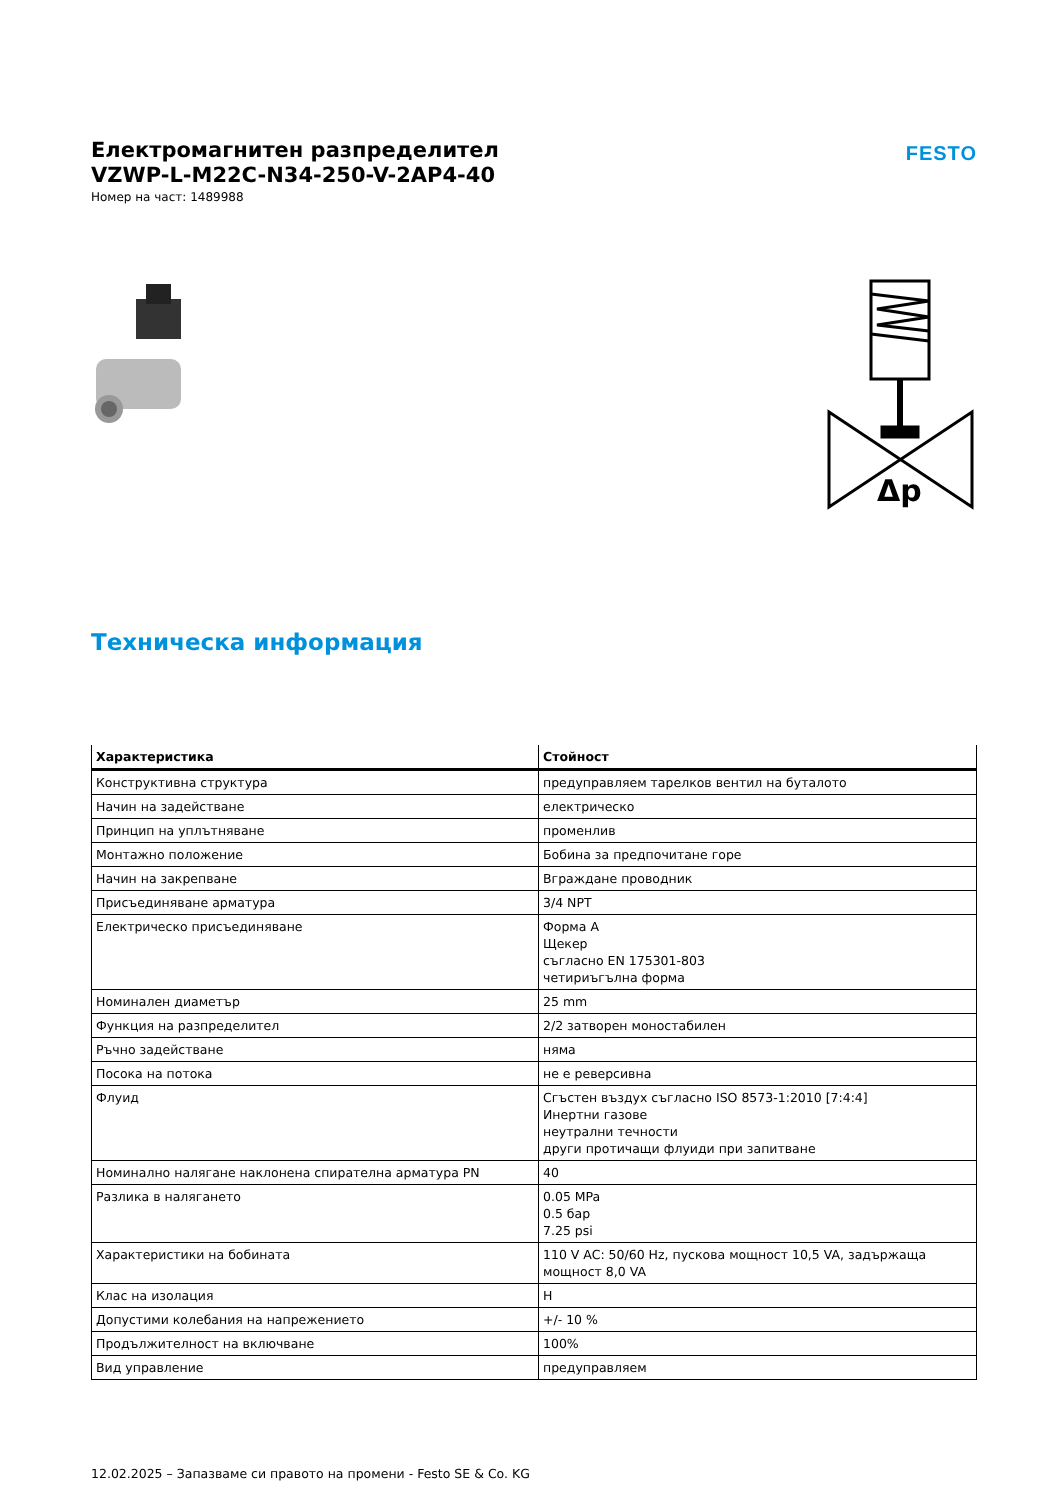Електромагнитен разпределител
VZWP-L-M22C-N34-250-V-2AP4-40
Номер на част: 1489988
FESTO
Δp
Техническа информация
| Характеристика | Стойност |
| --- | --- |
| Конструктивна структура | предуправляем тарелков вентил на буталото |
| Начин на задействане | електрическо |
| Принцип на уплътняване | променлив |
| Монтажно положение | Бобина за предпочитане горе |
| Начин на закрепване | Вграждане проводник |
| Присъединяване арматура | 3/4 NPT |
| Електрическо присъединяване | Форма А Щекер съгласно EN 175301-803 четириъгълна форма |
| Номинален диаметър | 25 mm |
| Функция на разпределител | 2/2 затворен моностабилен |
| Ръчно задействане | няма |
| Посока на потока | не е реверсивна |
| Флуид | Сгъстен въздух съгласно ISO 8573-1:2010 [7:4:4] Инертни газове неутрални течности други протичащи флуиди при запитване |
| Номинално налягане наклонена спирателна арматура PN | 40 |
| Разлика в налягането | 0.05 MPa 0.5 бар 7.25 psi |
| Характеристики на бобината | 110 V AC: 50/60 Hz, пускова мощност 10,5 VA, задържаща мощност 8,0 VA |
| Клас на изолация | H |
| Допустими колебания на напрежението | +/- 10 % |
| Продължителност на включване | 100% |
| Вид управление | предуправляем |
12.02.2025 – Запазваме си правото на промени - Festo SE & Co. KG